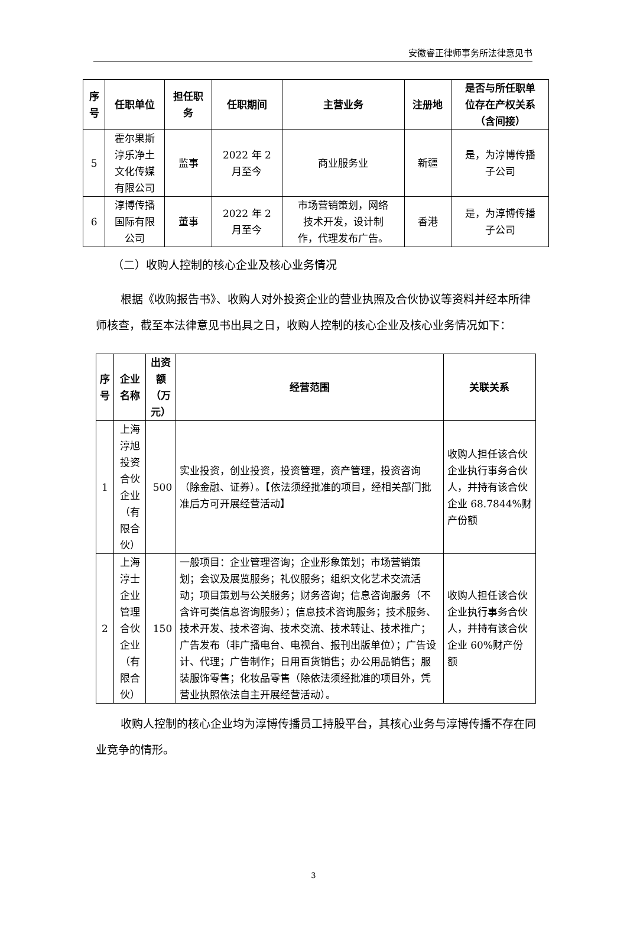安徽睿正律师事务所法律意见书
| 序 号 | 任职单位 | 担任职 务 | 任职期间 | 主营业务 | 注册地 | 是否与所任职单 位存在产权关系 （含间接） |
| --- | --- | --- | --- | --- | --- | --- |
| 5 | 霍尔果斯 淳乐净土 文化传媒 有限公司 | 监事 | 2022 年 2 月至今 | 商业服务业 | 新疆 | 是，为淳博传播 子公司 |
| 6 | 淳博传播 国际有限 公司 | 董事 | 2022 年 2 月至今 | 市场营销策划，网络 技术开发，设计制 作，代理发布广告。 | 香港 | 是，为淳博传播 子公司 |
（二）收购人控制的核心企业及核心业务情况
根据《收购报告书》、收购人对外投资企业的营业执照及合伙协议等资料并经本所律师核查，截至本法律意见书出具之日，收购人控制的核心企业及核心业务情况如下：
| 序 号 | 企业名称 | 出资额 （万元） | 经营范围 | 关联关系 |
| --- | --- | --- | --- | --- |
| 1 | 上海淳旭投资 合伙企业（有 限合伙） | 500 | 实业投资，创业投资，投资管理，资产管理，投资咨询（除金融、证券）。【依法须经批准的项目，经相关部门批准后方可开展经营活动】 | 收购人担任该合伙企业执行事务合伙人，并持有该合伙企业 68.7844%财产份额 |
| 2 | 上海淳士企业 管理合伙企业 （有限合伙） | 150 | 一般项目：企业管理咨询；企业形象策划；市场营销策划；会议及展览服务；礼仪服务；组织文化艺术交流活动；项目策划与公关服务；财务咨询；信息咨询服务（不含许可类信息咨询服务）；信息技术咨询服务；技术服务、技术开发、技术咨询、技术交流、技术转让、技术推广；广告发布（非广播电台、电视台、报刊出版单位）；广告设计、代理；广告制作；日用百货销售；办公用品销售；服装服饰零售；化妆品零售（除依法须经批准的项目外，凭营业执照依法自主开展经营活动）。 | 收购人担任该合伙企业执行事务合伙人，并持有该合伙企业 60%财产份额 |
收购人控制的核心企业均为淳博传播员工持股平台，其核心业务与淳博传播不存在同业竞争的情形。
3